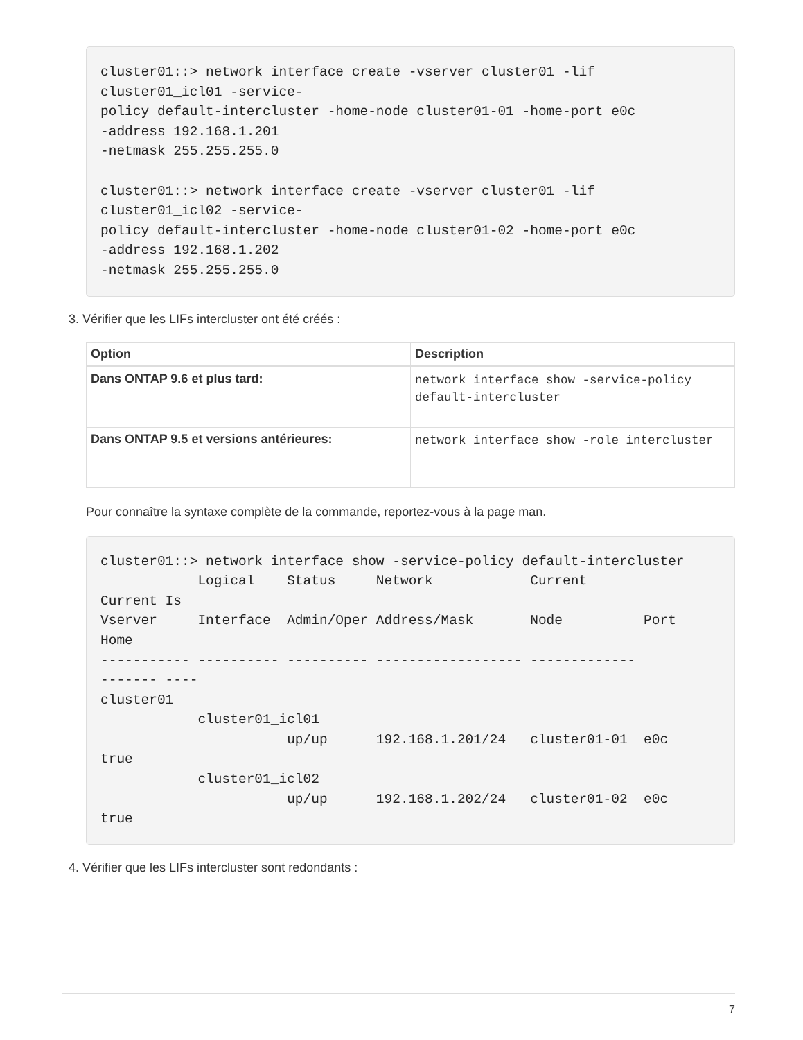cluster01::> network interface create -vserver cluster01 -lif
cluster01_icl01 -service-
policy default-intercluster -home-node cluster01-01 -home-port e0c
-address 192.168.1.201
-netmask 255.255.255.0

cluster01::> network interface create -vserver cluster01 -lif
cluster01_icl02 -service-
policy default-intercluster -home-node cluster01-02 -home-port e0c
-address 192.168.1.202
-netmask 255.255.255.0
3. Vérifier que les LIFs intercluster ont été créés :
| Option | Description |
| --- | --- |
| Dans ONTAP 9.6 et plus tard: | network interface show -service-policy default-intercluster |
| Dans ONTAP 9.5 et versions antérieures: | network interface show -role intercluster |
Pour connaître la syntaxe complète de la commande, reportez-vous à la page man.
cluster01::> network interface show -service-policy default-intercluster
            Logical    Status     Network            Current
Current Is
Vserver     Interface  Admin/Oper Address/Mask       Node          Port
Home
----------- ---------- ---------- ------------------ -------------
------- ----
cluster01
            cluster01_icl01
                       up/up      192.168.1.201/24   cluster01-01  e0c
true
            cluster01_icl02
                       up/up      192.168.1.202/24   cluster01-02  e0c
true
4. Vérifier que les LIFs intercluster sont redondants :
7